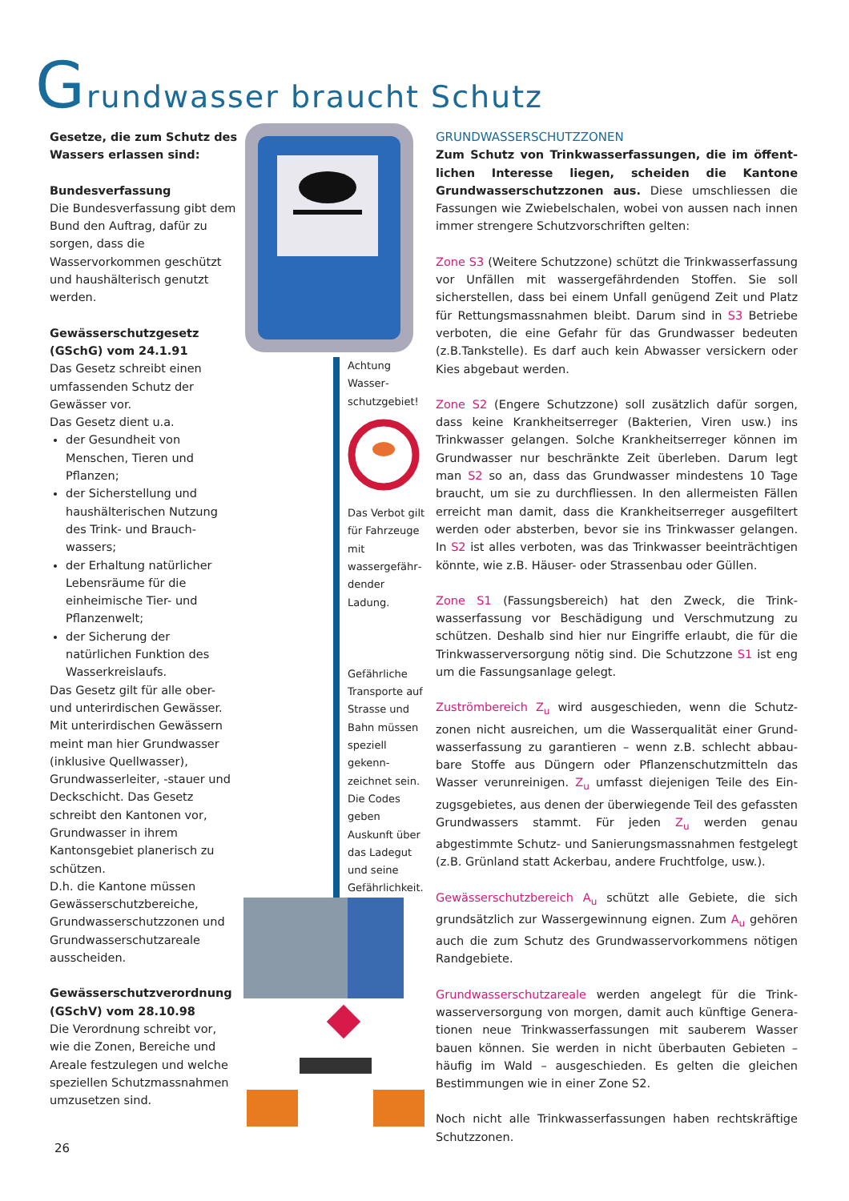Grundwasser braucht Schutz
Gesetze, die zum Schutz des Wassers erlassen sind:
Bundesverfassung
Die Bundesverfassung gibt dem Bund den Auftrag, dafür zu sorgen, dass die Wasservorkommen geschützt und haushälterisch genutzt werden.
Gewässerschutzgesetz (GSchG) vom 24.1.91
Das Gesetz schreibt einen umfassenden Schutz der Gewässer vor.
Das Gesetz dient u.a.
der Gesundheit von Menschen, Tieren und Pflanzen;
der Sicherstellung und haushälterischen Nutzung des Trink- und Brauch­wassers;
der Erhaltung natürlicher Lebensräume für die einheimische Tier- und Pflanzenwelt;
der Sicherung der natürlichen Funktion des Wasserkreislaufs.
Das Gesetz gilt für alle ober- und unterirdischen Gewässer. Mit unterirdischen Gewässern meint man hier Grundwasser (inklusive Quell­wasser), Grundwasserleiter, -stauer und Deckschicht. Das Gesetz schreibt den Kantonen vor, Grundwasser in ihrem Kantonsgebiet planerisch zu schützen.
D.h. die Kantone müssen Gewässerschutzbereiche, Grundwasserschutzzonen und Grundwasserschutzareale ausscheiden.
Gewässerschutzverordnung (GSchV) vom 28.10.98
Die Verordnung schreibt vor, wie die Zonen, Bereiche und Areale festzulegen und welche speziellen Schutz­massnahmen umzusetzen sind.
Achtung Wasser­schutzgebiet!
Das Verbot gilt für Fahrzeuge mit wassergefähr­dender Ladung.
Gefährliche Transporte auf Strasse und Bahn müssen speziell gekenn­zeichnet sein. Die Codes geben Auskunft über das Ladegut und seine Gefährlichkeit.
GRUNDWASSERSCHUTZZONEN
Zum Schutz von Trinkwasserfassungen, die im öffent­lichen Interesse liegen, scheiden die Kantone Grundwasser­schutzzonen aus. Diese umschliessen die Fassungen wie Zwiebelschalen, wobei von aussen nach innen immer stren­gere Schutzvorschriften gelten:
Zone S3 (Weitere Schutzzone) schützt die Trinkwasserfas­sung vor Unfällen mit wassergefährdenden Stoffen. Sie soll sicherstellen, dass bei einem Unfall genügend Zeit und Platz für Rettungsmassnahmen bleibt. Darum sind in S3 Betriebe verboten, die eine Gefahr für das Grundwasser bedeuten (z.B.Tankstelle). Es darf auch kein Abwasser versickern oder Kies abgebaut werden.
Zone S2 (Engere Schutzzone) soll zusätzlich dafür sorgen, dass keine Krankheitserreger (Bakterien, Viren usw.) ins Trinkwasser gelangen. Solche Krankheitserreger können im Grundwasser nur beschränkte Zeit überleben. Darum legt man S2 so an, dass das Grundwasser mindestens 10 Tage braucht, um sie zu durchfliessen. In den allermeisten Fällen erreicht man damit, dass die Krankheitserreger ausgefiltert werden oder absterben, bevor sie ins Trinkwasser gelangen. In S2 ist alles verboten, was das Trinkwasser beeinträchti­gen könnte, wie z.B. Häuser- oder Strassenbau oder Güllen.
Zone S1 (Fassungsbereich) hat den Zweck, die Trink­wasserfassung vor Beschädigung und Verschmutzung zu schützen. Deshalb sind hier nur Eingriffe erlaubt, die für die Trinkwasserversorgung nötig sind. Die Schutzzone S1 ist eng um die Fassungsanlage gelegt.
Zuströmbereich Z<sub>u</sub> wird ausgeschieden, wenn die Schutz­zonen nicht ausreichen, um die Wasserqualität einer Grund­wasserfassung zu garantieren – wenn z.B. schlecht abbau­bare Stoffe aus Düngern oder Pflanzenschutzmitteln das Wasser verunreinigen. Z<sub>u</sub> umfasst diejenigen Teile des Ein­zugsgebietes, aus denen der überwiegende Teil des gefass­ten Grundwassers stammt. Für jeden Z<sub>u</sub> werden genau abgestimmte Schutz- und Sanierungsmassnahmen festge­legt (z.B. Grünland statt Ackerbau, andere Fruchtfolge, usw.).
Gewässerschutzbereich A<sub>u</sub> schützt alle Gebiete, die sich grundsätzlich zur Wassergewinnung eignen. Zum A<sub>u</sub> ge­hören auch die zum Schutz des Grundwasservorkommens nötigen Randgebiete.
Grundwasserschutzareale werden angelegt für die Trink­wasserversorgung von morgen, damit auch künftige Genera­tionen neue Trinkwasserfassungen mit sauberem Wasser bauen können. Sie werden in nicht überbauten Gebieten – häufig im Wald – ausgeschieden. Es gelten die gleichen Bestimmungen wie in einer Zone S2.
Noch nicht alle Trinkwasserfassungen haben rechtskräftige Schutzzonen.
26